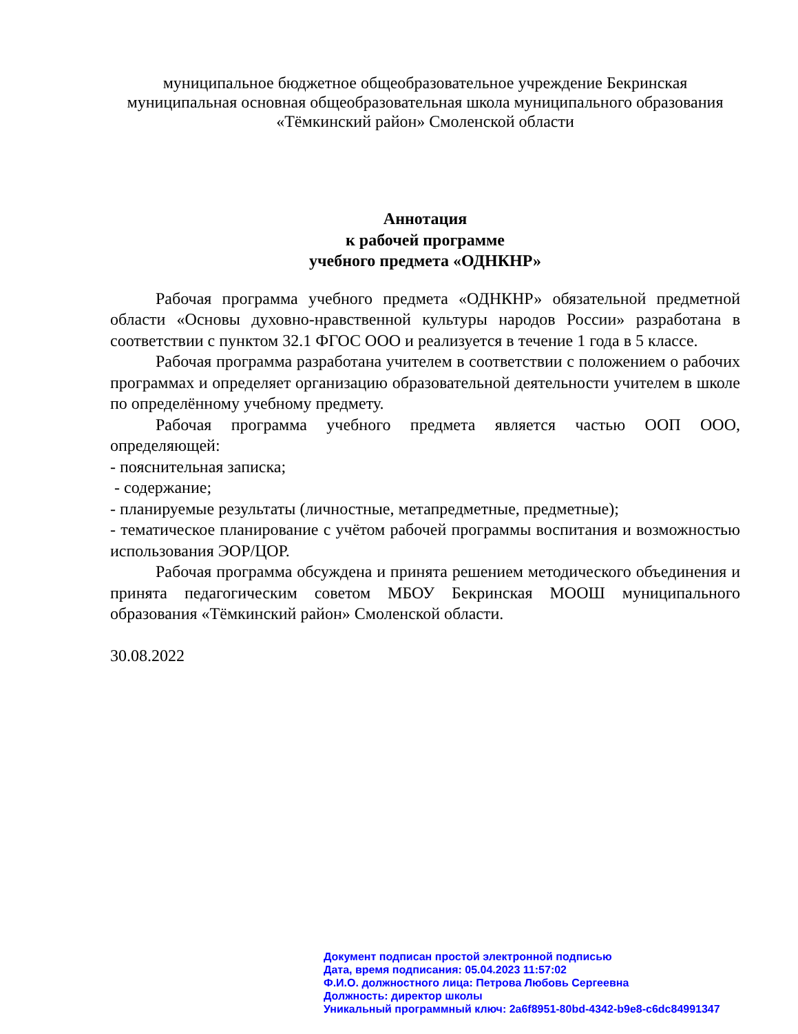муниципальное бюджетное общеобразовательное учреждение Бекринская муниципальная основная общеобразовательная школа муниципального образования «Тёмкинский район» Смоленской области
Аннотация
к рабочей программе
учебного предмета «ОДНКНР»
Рабочая программа учебного предмета «ОДНКНР» обязательной предметной области «Основы духовно-нравственной культуры народов России» разработана в соответствии с пунктом 32.1 ФГОС ООО и реализуется в течение 1 года в 5 классе.
Рабочая программа разработана учителем в соответствии с положением о рабочих программах и определяет организацию образовательной деятельности учителем в школе по определённому учебному предмету.
Рабочая программа учебного предмета является частью ООП ООО, определяющей:
- пояснительная записка;
- содержание;
- планируемые результаты (личностные, метапредметные, предметные);
- тематическое планирование с учётом рабочей программы воспитания и возможностью использования ЭОР/ЦОР.
Рабочая программа обсуждена и принята решением методического объединения и принята педагогическим советом МБОУ Бекринская МООШ муниципального образования «Тёмкинский район» Смоленской области.
30.08.2022
Документ подписан простой электронной подписью
Дата, время подписания: 05.04.2023 11:57:02
Ф.И.О. должностного лица: Петрова Любовь Сергеевна
Должность: директор школы
Уникальный программный ключ: 2a6f8951-80bd-4342-b9e8-c6dc84991347